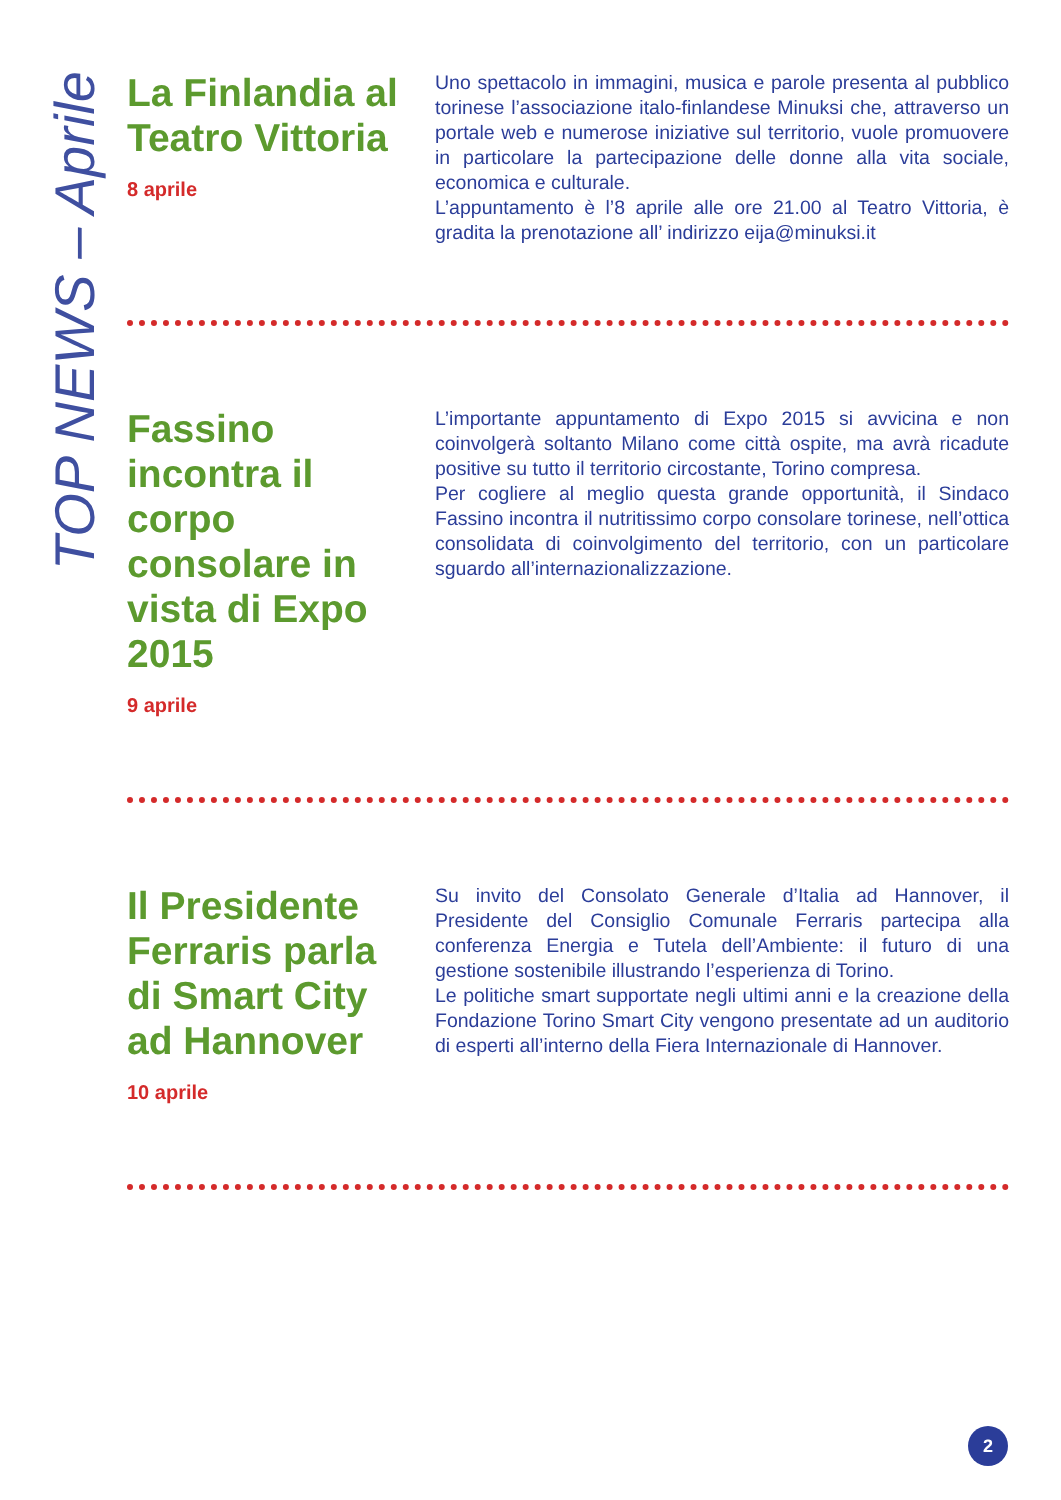TOP NEWS – Aprile
La Finlandia al Teatro Vittoria
8 aprile
Uno spettacolo in immagini, musica e parole presenta al pubblico torinese l’associazione italo-finlandese Minuksi che, attraverso un portale web e numerose iniziative sul territorio, vuole promuovere in particolare la partecipazione delle donne alla vita sociale, economica e culturale.
L’appuntamento è l’8 aprile alle ore 21.00 al Teatro Vittoria, è gradita la prenotazione all’ indirizzo eija@minuksi.it
Fassino incontra il corpo consolare in vista di Expo 2015
9 aprile
L’importante appuntamento di Expo 2015 si avvicina e non coinvolgerà soltanto Milano come città ospite, ma avrà ricadute positive su tutto il territorio circostante, Torino compresa.
Per cogliere al meglio questa grande opportunità, il Sindaco Fassino incontra il nutritissimo corpo consolare torinese, nell’ottica consolidata di coinvolgimento del territorio, con un particolare sguardo all’internazionalizzazione.
Il Presidente Ferraris parla di Smart City ad Hannover
10 aprile
Su invito del Consolato Generale d’Italia ad Hannover, il Presidente del Consiglio Comunale Ferraris partecipa alla conferenza Energia e Tutela dell’Ambiente: il futuro di una gestione sostenibile illustrando l’esperienza di Torino.
Le politiche smart supportate negli ultimi anni e la creazione della Fondazione Torino Smart City vengono presentate ad un auditorio di esperti all’interno della Fiera Internazionale di Hannover.
2